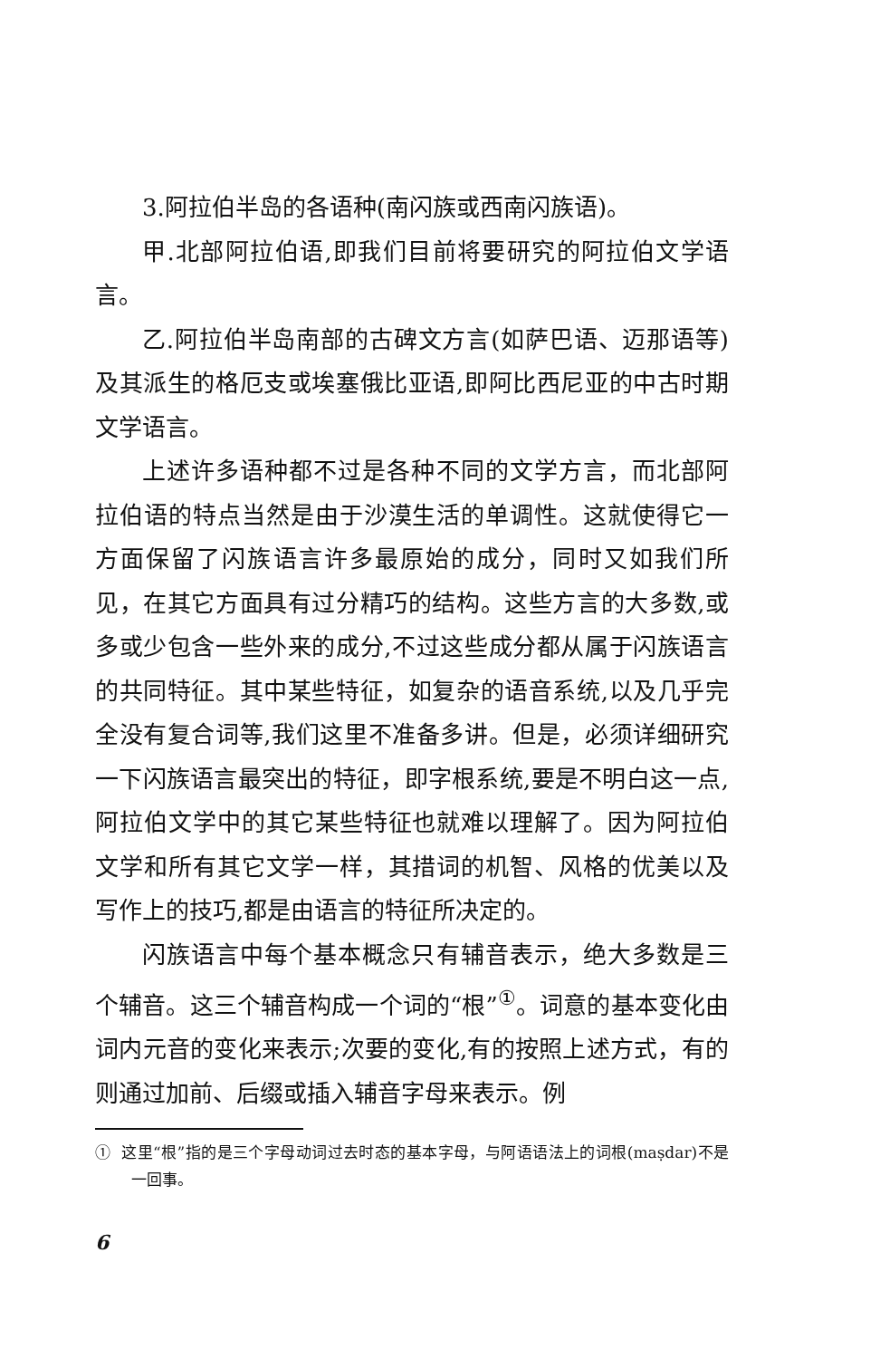3.阿拉伯半岛的各语种(南闪族或西南闪族语)。
甲.北部阿拉伯语,即我们目前将要研究的阿拉伯文学语言。
乙.阿拉伯半岛南部的古碑文方言(如萨巴语、迈那语等)及其派生的格厄支或埃塞俄比亚语,即阿比西尼亚的中古时期文学语言。
上述许多语种都不过是各种不同的文学方言，而北部阿拉伯语的特点当然是由于沙漠生活的单调性。这就使得它一方面保留了闪族语言许多最原始的成分，同时又如我们所见，在其它方面具有过分精巧的结构。这些方言的大多数,或多或少包含一些外来的成分,不过这些成分都从属于闪族语言的共同特征。其中某些特征，如复杂的语音系统,以及几乎完全没有复合词等,我们这里不准备多讲。但是，必须详细研究一下闪族语言最突出的特征，即字根系统,要是不明白这一点,阿拉伯文学中的其它某些特征也就难以理解了。因为阿拉伯文学和所有其它文学一样，其措词的机智、风格的优美以及写作上的技巧,都是由语言的特征所决定的。
闪族语言中每个基本概念只有辅音表示，绝大多数是三个辅音。这三个辅音构成一个词的“根”<sup>①</sup>。词意的基本变化由词内元音的变化来表示;次要的变化,有的按照上述方式，有的则通过加前、后缀或插入辅音字母来表示。例
① 这里“根”指的是三个字母动词过去时态的基本字母，与阿语语法上的词根(maṣdar)不是一回事。
6